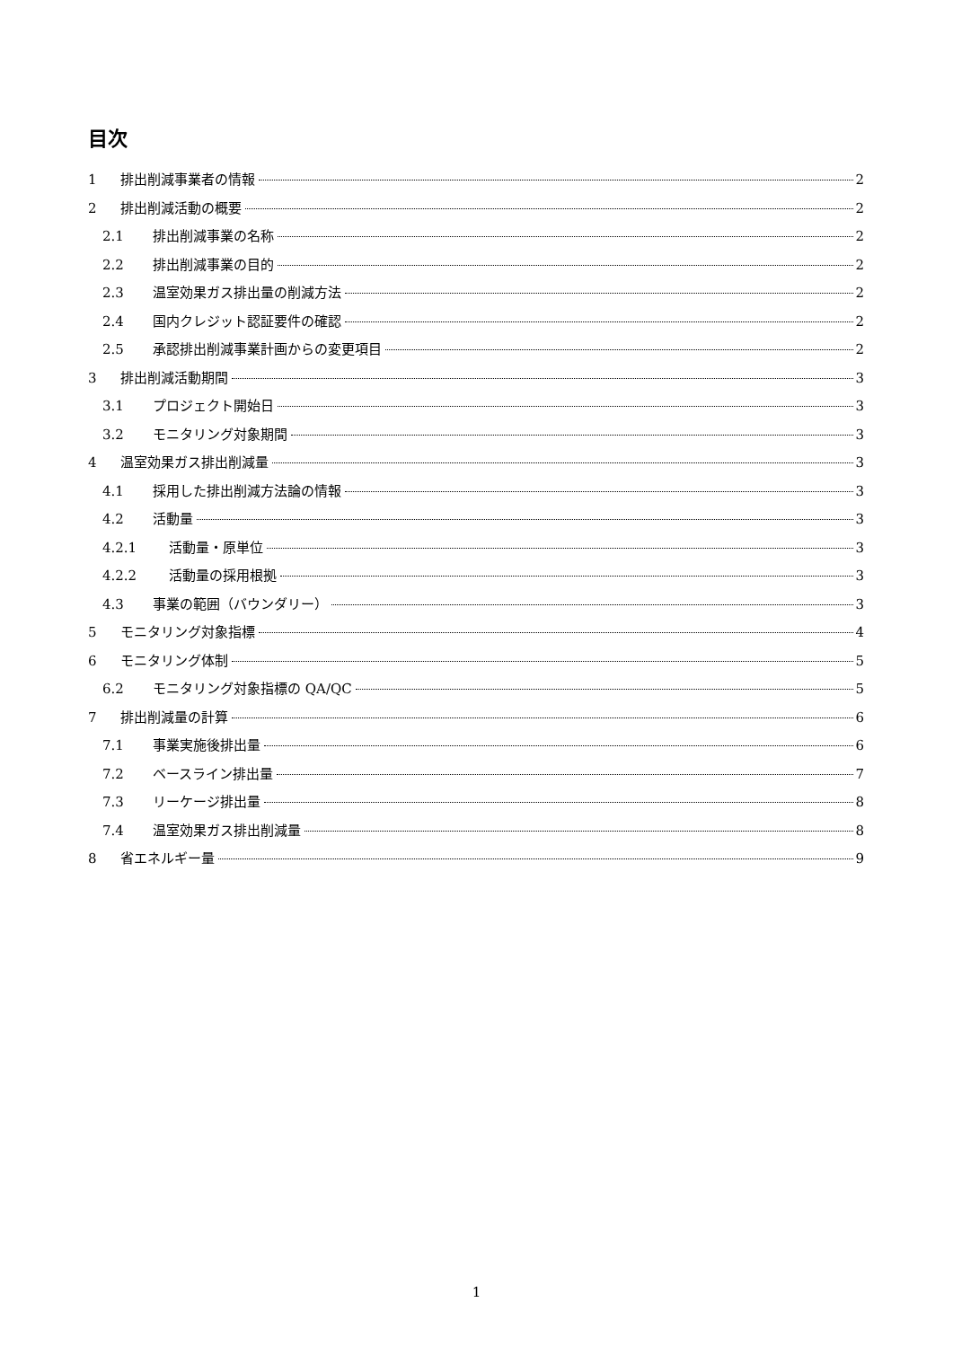目次
1 排出削減事業者の情報 2
2 排出削減活動の概要 2
2.1 排出削減事業の名称 2
2.2 排出削減事業の目的 2
2.3 温室効果ガス排出量の削減方法 2
2.4 国内クレジット認証要件の確認 2
2.5 承認排出削減事業計画からの変更項目 2
3 排出削減活動期間 3
3.1 プロジェクト開始日 3
3.2 モニタリング対象期間 3
4 温室効果ガス排出削減量 3
4.1 採用した排出削減方法論の情報 3
4.2 活動量 3
4.2.1 活動量・原単位 3
4.2.2 活動量の採用根拠 3
4.3 事業の範囲（バウンダリー） 3
5 モニタリング対象指標 4
6 モニタリング体制 5
6.2 モニタリング対象指標の QA/QC 5
7 排出削減量の計算 6
7.1 事業実施後排出量 6
7.2 ベースライン排出量 7
7.3 リーケージ排出量 8
7.4 温室効果ガス排出削減量 8
8 省エネルギー量 9
1